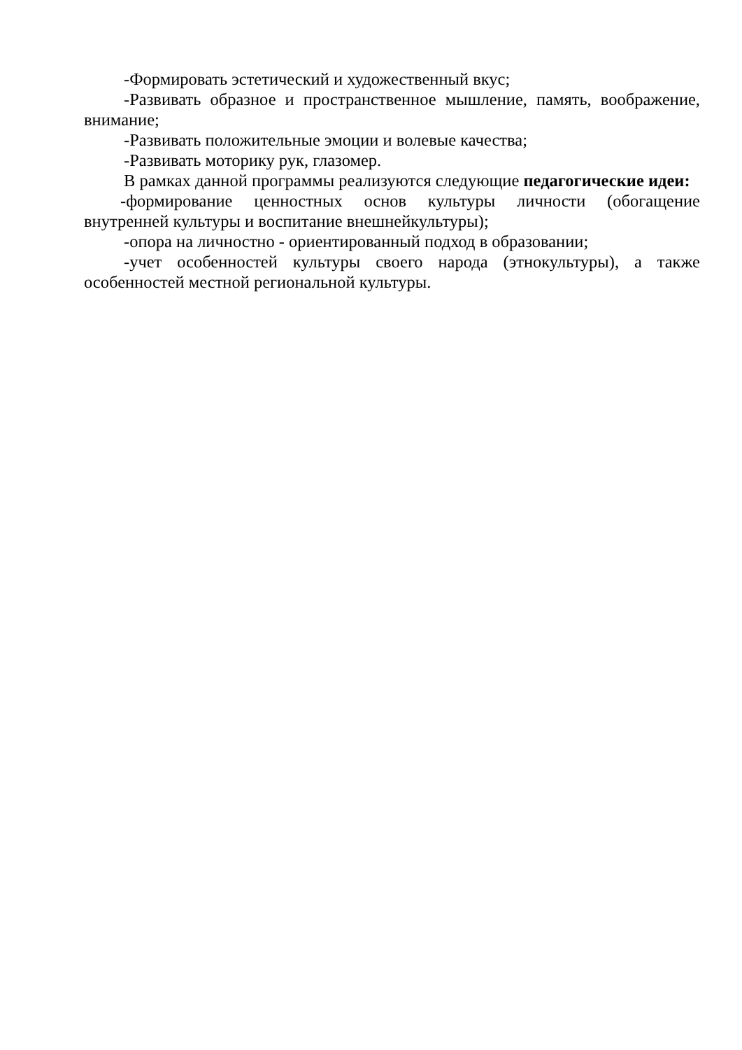-Формировать эстетический и художественный вкус;
-Развивать образное и пространственное мышление, память, воображение, внимание;
-Развивать положительные эмоции и волевые качества;
-Развивать моторику рук, глазомер.
В рамках данной программы реализуются следующие педагогические идеи:
-формирование ценностных основ культуры личности (обогащение внутренней культуры и воспитание внешнейкультуры);
-опора на личностно - ориентированный подход в образовании;
-учет особенностей культуры своего народа (этнокультуры), а также особенностей местной региональной культуры.